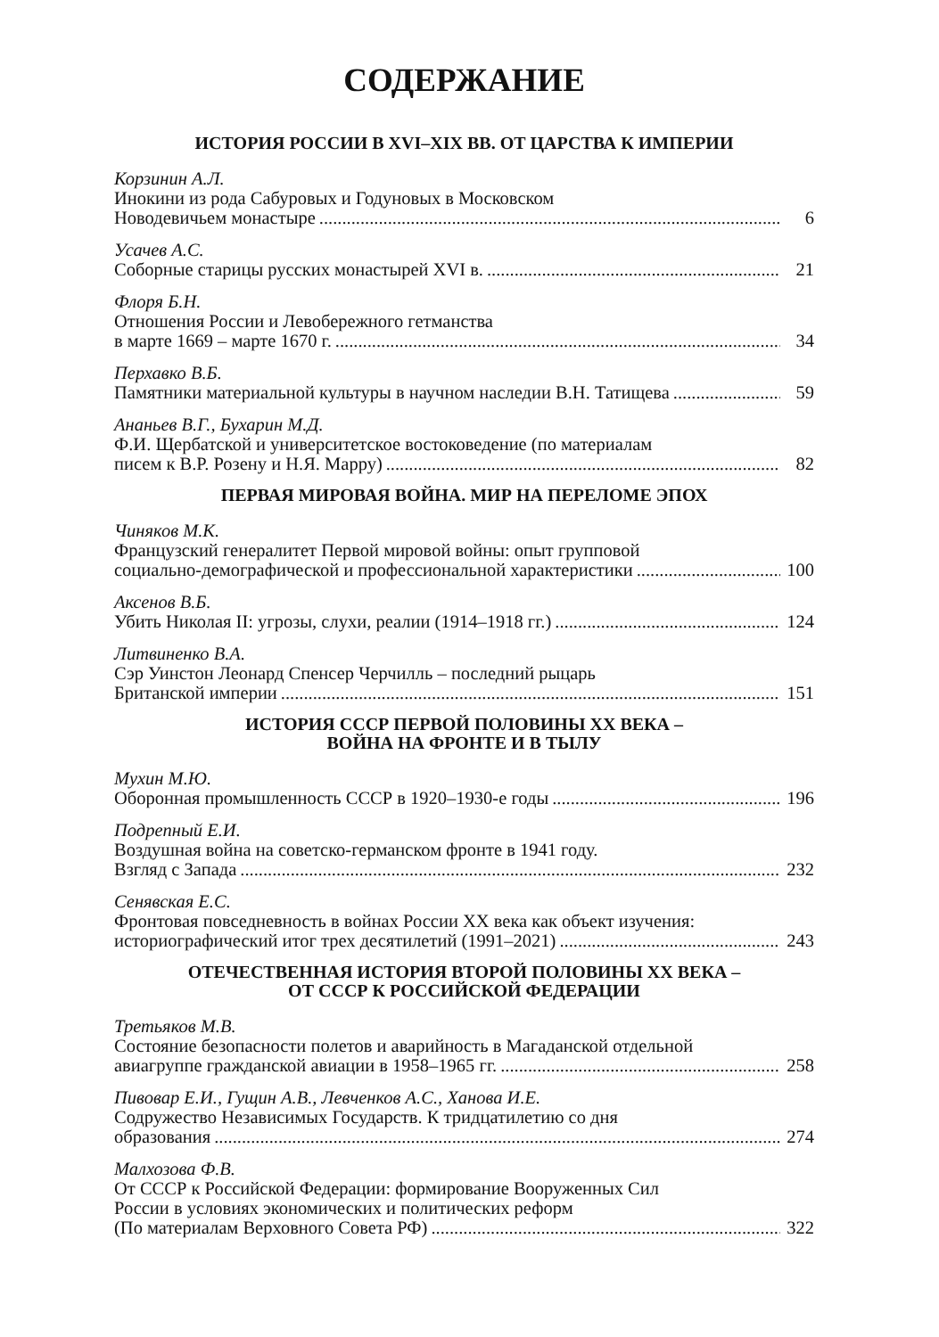СОДЕРЖАНИЕ
ИСТОРИЯ РОССИИ В XVI–XIX ВВ. ОТ ЦАРСТВА К ИМПЕРИИ
Корзинин А.Л.
Инокини из рода Сабуровых и Годуновых в Московском
Новодевичьем монастыре 6
Усачев А.С.
Соборные старицы русских монастырей XVI в. 21
Флоря Б.Н.
Отношения России и Левобережного гетманства
в марте 1669 – марте 1670 г. 34
Перхавко В.Б.
Памятники материальной культуры в научном наследии В.Н. Татищева 59
Ананьев В.Г., Бухарин М.Д.
Ф.И. Щербатской и университетское востоковедение (по материалам
писем к В.Р. Розену и Н.Я. Марру) 82
ПЕРВАЯ МИРОВАЯ ВОЙНА. МИР НА ПЕРЕЛОМЕ ЭПОХ
Чиняков М.К.
Французский генералитет Первой мировой войны: опыт групповой
социально-демографической и профессиональной характеристики 100
Аксенов В.Б.
Убить Николая II: угрозы, слухи, реалии (1914–1918 гг.) 124
Литвиненко В.А.
Сэр Уинстон Леонард Спенсер Черчилль – последний рыцарь
Британской империи 151
ИСТОРИЯ СССР ПЕРВОЙ ПОЛОВИНЫ XX ВЕКА –
ВОЙНА НА ФРОНТЕ И В ТЫЛУ
Мухин М.Ю.
Оборонная промышленность СССР в 1920–1930-е годы 196
Подрепный Е.И.
Воздушная война на советско-германском фронте в 1941 году.
Взгляд с Запада 232
Сенявская Е.С.
Фронтовая повседневность в войнах России XX века как объект изучения:
историографический итог трех десятилетий (1991–2021) 243
ОТЕЧЕСТВЕННАЯ ИСТОРИЯ ВТОРОЙ ПОЛОВИНЫ XX ВЕКА –
ОТ СССР К РОССИЙСКОЙ ФЕДЕРАЦИИ
Третьяков М.В.
Состояние безопасности полетов и аварийность в Магаданской отдельной
авиагруппе гражданской авиации в 1958–1965 гг. 258
Пивовар Е.И., Гущин А.В., Левченков А.С., Ханова И.Е.
Содружество Независимых Государств. К тридцатилетию со дня
образования 274
Малхозова Ф.В.
От СССР к Российской Федерации: формирование Вооруженных Сил
России в условиях экономических и политических реформ
(По материалам Верховного Совета РФ) 322